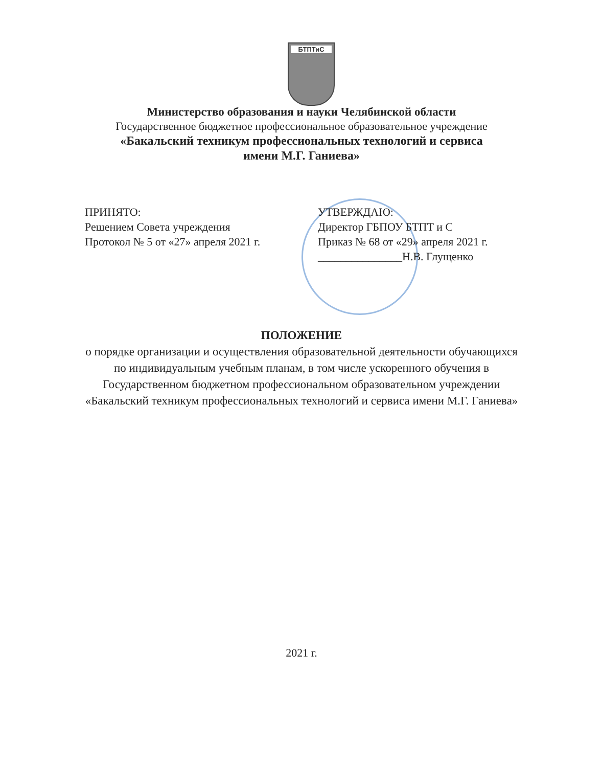БТПТиС
Министерство образования и науки Челябинской области
Государственное бюджетное профессиональное образовательное учреждение
«Бакальский техникум профессиональных технологий и сервиса
имени М.Г. Ганиева»
ПРИНЯТО:
Решением Совета учреждения
Протокол № 5 от «27» апреля 2021 г.
УТВЕРЖДАЮ:
Директор ГБПОУ БТПТ и С
Приказ № 68 от «29» апреля 2021 г.
_______________Н.В. Глущенко
ПОЛОЖЕНИЕ
о порядке организации и осуществления образовательной деятельности обучающихся по индивидуальным учебным планам, в том числе ускоренного обучения в Государственном бюджетном профессиональном образовательном учреждении «Бакальский техникум профессиональных технологий и сервиса имени М.Г. Ганиева»
2021 г.